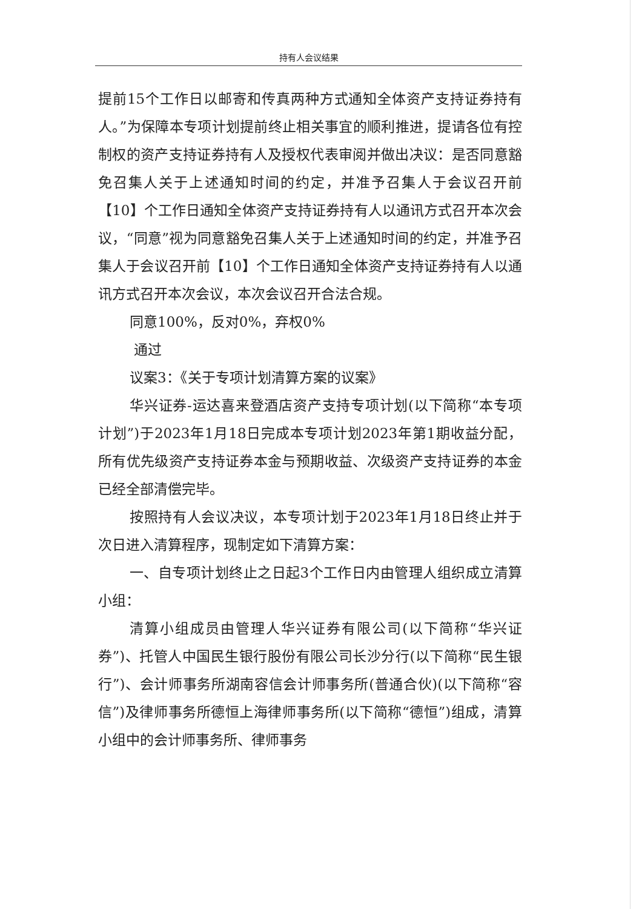持有人会议结果
提前15个工作日以邮寄和传真两种方式通知全体资产支持证券持有人。”为保障本专项计划提前终止相关事宜的顺利推进，提请各位有控制权的资产支持证券持有人及授权代表审阅并做出决议：是否同意豁免召集人关于上述通知时间的约定，并准予召集人于会议召开前【10】个工作日通知全体资产支持证券持有人以通讯方式召开本次会议，“同意”视为同意豁免召集人关于上述通知时间的约定，并准予召集人于会议召开前【10】个工作日通知全体资产支持证券持有人以通讯方式召开本次会议，本次会议召开合法合规。
同意100%，反对0%，弃权0%
通过
议案3：《关于专项计划清算方案的议案》
华兴证券-运达喜来登酒店资产支持专项计划(以下简称“本专项计划”)于2023年1月18日完成本专项计划2023年第1期收益分配，所有优先级资产支持证券本金与预期收益、次级资产支持证券的本金已经全部清偿完毕。
按照持有人会议决议，本专项计划于2023年1月18日终止并于次日进入清算程序，现制定如下清算方案：
一、自专项计划终止之日起3个工作日内由管理人组织成立清算小组：
清算小组成员由管理人华兴证券有限公司(以下简称“华兴证券”)、托管人中国民生银行股份有限公司长沙分行(以下简称“民生银行”)、会计师事务所湖南容信会计师事务所(普通合伙)(以下简称“容信”)及律师事务所德恒上海律师事务所(以下简称“德恒”)组成，清算小组中的会计师事务所、律师事务